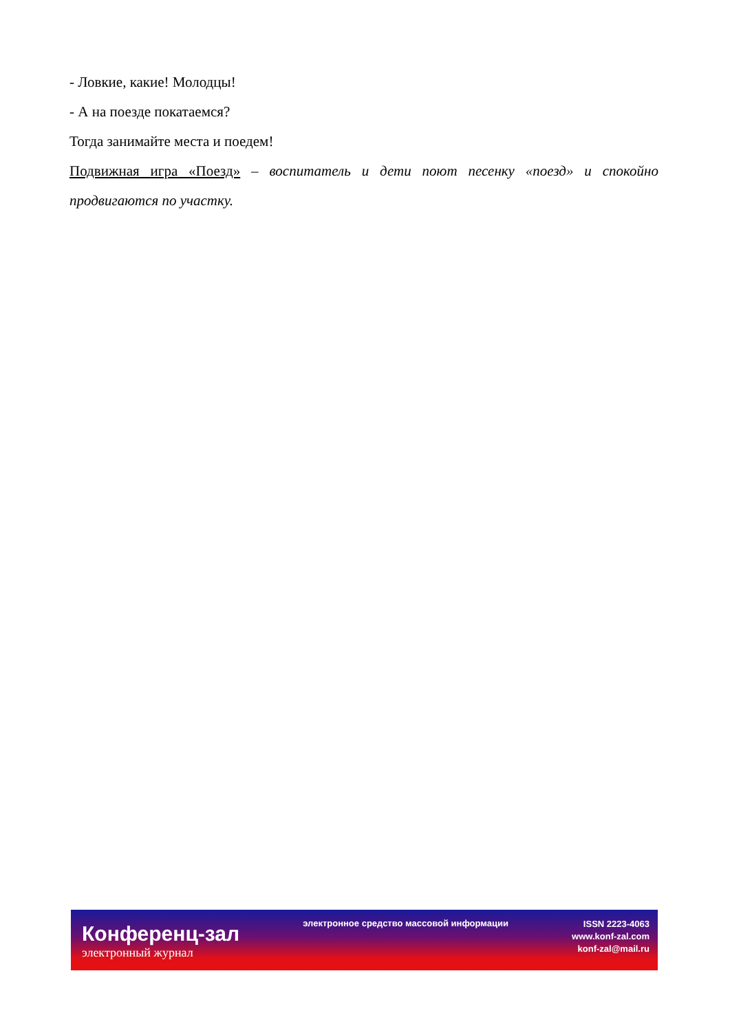- Ловкие, какие! Молодцы!
- А на поезде покатаемся?
Тогда занимайте места и поедем!
Подвижная игра «Поезд» – воспитатель и дети поют песенку «поезд» и спокойно продвигаются по участку.
Конференц-зал
электронный журнал
электронное средство массовой информации
ISSN 2223-4063
www.konf-zal.com
konf-zal@mail.ru